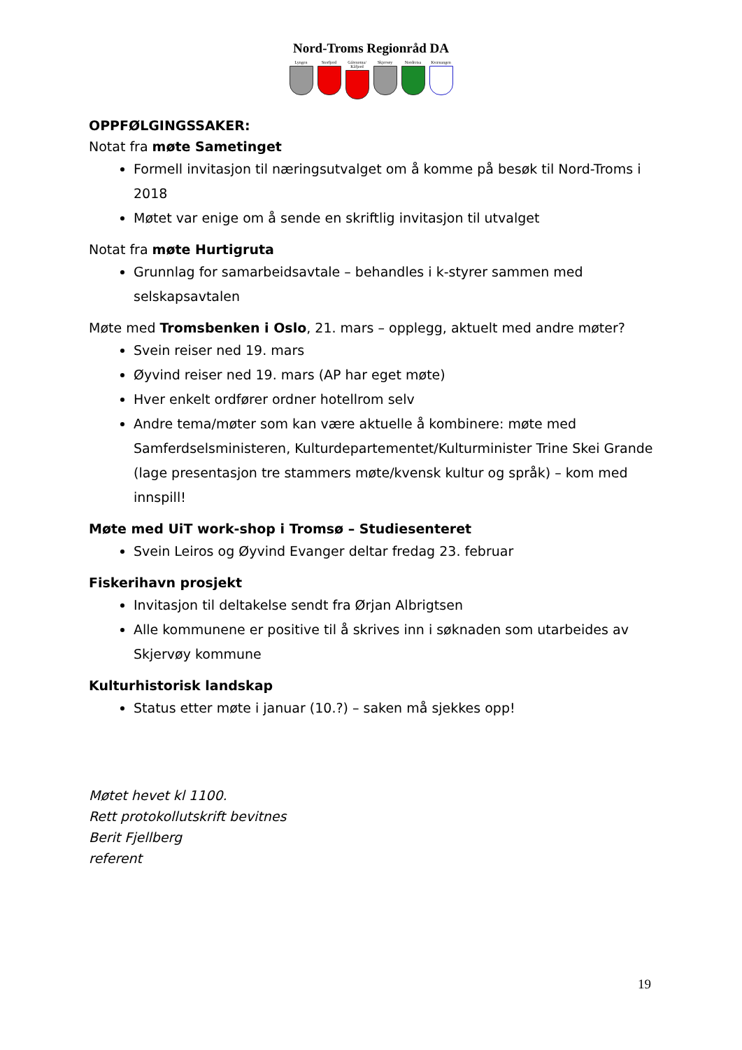Nord-Troms Regionråd DA
Lyngen Storfjord Gáivuotna/ Kåfjord
Skjervøy Nordreisa Kvænangen
OPPFØLGINGSSAKER:
Notat fra møte Sametinget
Formell invitasjon til næringsutvalget om å komme på besøk til Nord-Troms i 2018
Møtet var enige om å sende en skriftlig invitasjon til utvalget
Notat fra møte Hurtigruta
Grunnlag for samarbeidsavtale – behandles i k-styrer sammen med selskapsavtalen
Møte med Tromsbenken i Oslo, 21. mars – opplegg, aktuelt med andre møter?
Svein reiser ned 19. mars
Øyvind reiser ned 19. mars (AP har eget møte)
Hver enkelt ordfører ordner hotellrom selv
Andre tema/møter som kan være aktuelle å kombinere: møte med Samferdselsministeren, Kulturdepartementet/Kulturminister Trine Skei Grande (lage presentasjon tre stammers møte/kvensk kultur og språk) – kom med innspill!
Møte med UiT work-shop i Tromsø – Studiesenteret
Svein Leiros og Øyvind Evanger deltar fredag 23. februar
Fiskerihavn prosjekt
Invitasjon til deltakelse sendt fra Ørjan Albrigtsen
Alle kommunene er positive til å skrives inn i søknaden som utarbeides av Skjervøy kommune
Kulturhistorisk landskap
Status etter møte i januar (10.?) – saken må sjekkes opp!
Møtet hevet kl 1100.
Rett protokollutskrift bevitnes
Berit Fjellberg
referent
19